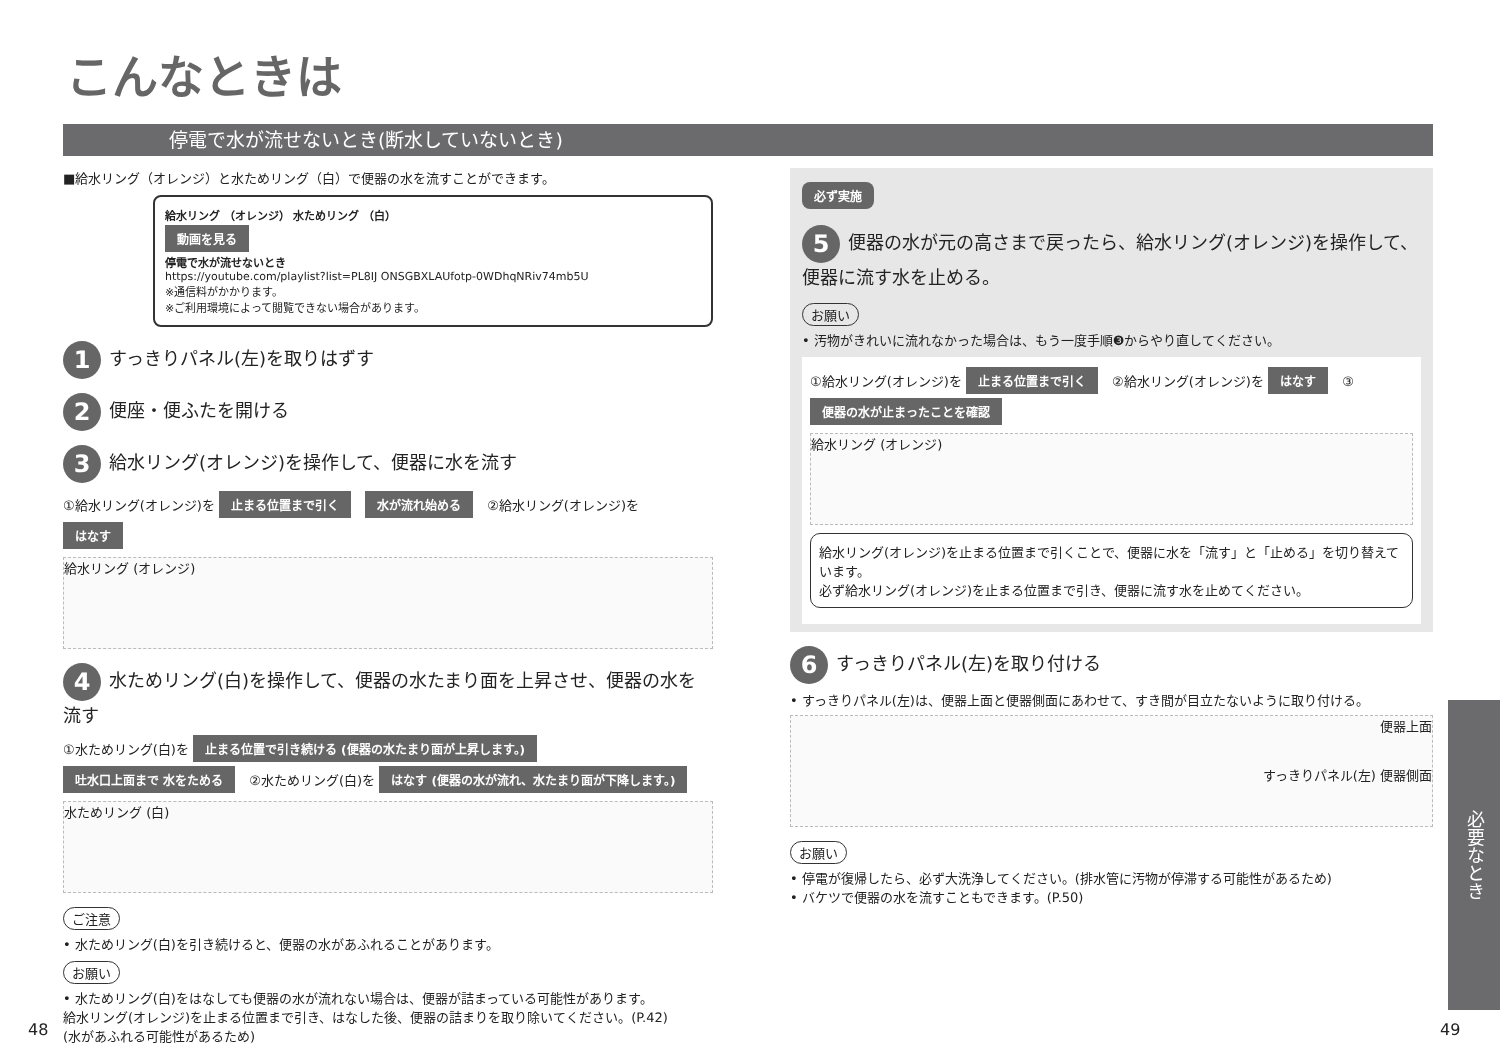こんなときは
停電で水が流せないとき(断水していないとき)
■給水リング（オレンジ）と水ためリング（白）で便器の水を流すことができます。
給水リング （オレンジ） 水ためリング （白）
動画を見る
停電で水が流せないとき
https://youtube.com/playlist?list=PL8IJ ONSGBXLAUfotp-0WDhqNRiv74mb5U
※通信料がかかります。
※ご利用環境によって閲覧できない場合があります。
1 すっきりパネル(左)を取りはずす
2 便座・便ふたを開ける
3 給水リング(オレンジ)を操作して、便器に水を流す
①給水リング(オレンジ)を 止まる位置まで引く 水が流れ始める ②給水リング(オレンジ)を はなす
給水リング (オレンジ)
4 水ためリング(白)を操作して、便器の水たまり面を上昇させ、便器の水を流す
①水ためリング(白)を 止まる位置で引き続ける (便器の水たまり面が上昇します。) 吐水口上面まで 水をためる ②水ためリング(白)を はなす (便器の水が流れ、水たまり面が下降します。)
水ためリング (白)
ご注意
• 水ためリング(白)を引き続けると、便器の水があふれることがあります。
お願い
• 水ためリング(白)をはなしても便器の水が流れない場合は、便器が詰まっている可能性があります。
給水リング(オレンジ)を止まる位置まで引き、はなした後、便器の詰まりを取り除いてください。(P.42)
(水があふれる可能性があるため)
必ず実施
5 便器の水が元の高さまで戻ったら、給水リング(オレンジ)を操作して、便器に流す水を止める。
お願い
• 汚物がきれいに流れなかった場合は、もう一度手順❸からやり直してください。
①給水リング(オレンジ)を 止まる位置まで引く ②給水リング(オレンジ)を はなす ③ 便器の水が止まったことを確認
給水リング (オレンジ)
給水リング(オレンジ)を止まる位置まで引くことで、便器に水を「流す」と「止める」を切り替えています。
必ず給水リング(オレンジ)を止まる位置まで引き、便器に流す水を止めてください。
6 すっきりパネル(左)を取り付ける
• すっきりパネル(左)は、便器上面と便器側面にあわせて、すき間が目立たないように取り付ける。
便器上面
すっきりパネル(左) 便器側面
お願い
• 停電が復帰したら、必ず大洗浄してください。(排水管に汚物が停滞する可能性があるため)
• バケツで便器の水を流すこともできます。(P.50)
必要なとき
48 49